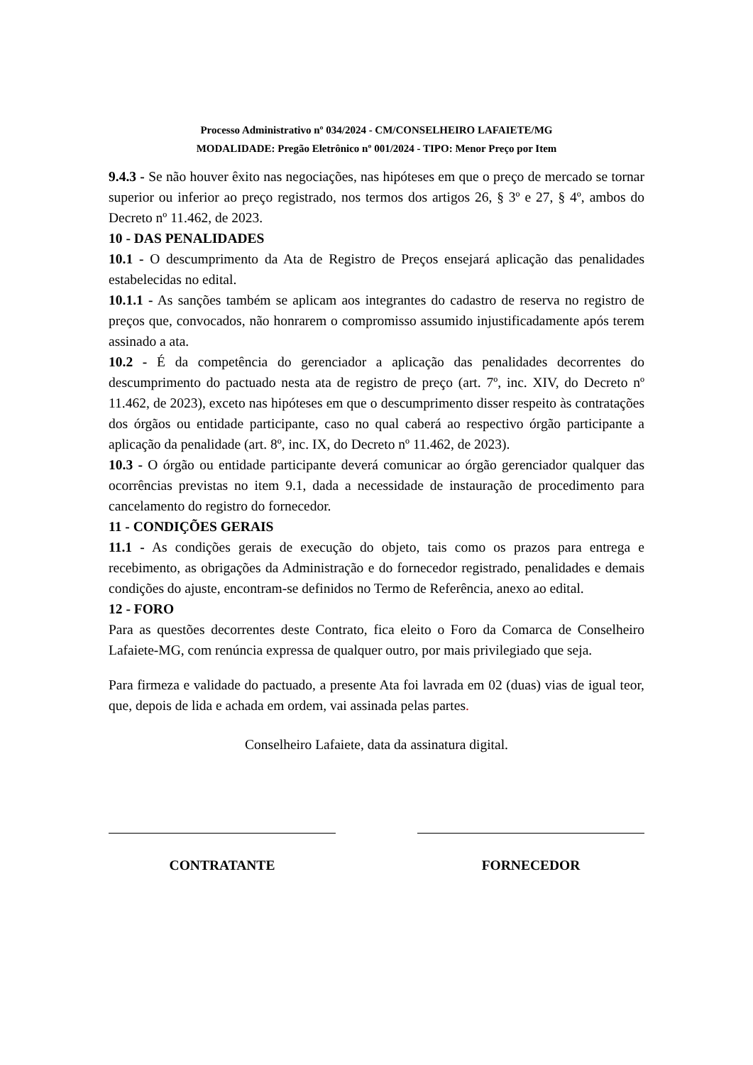Processo Administrativo nº 034/2024 - CM/CONSELHEIRO LAFAIETE/MG
MODALIDADE: Pregão Eletrônico nº 001/2024 - TIPO: Menor Preço por Item
9.4.3 - Se não houver êxito nas negociações, nas hipóteses em que o preço de mercado se tornar superior ou inferior ao preço registrado, nos termos dos artigos 26, § 3º e 27, § 4º, ambos do Decreto nº 11.462, de 2023.
10 - DAS PENALIDADES
10.1 - O descumprimento da Ata de Registro de Preços ensejará aplicação das penalidades estabelecidas no edital.
10.1.1 - As sanções também se aplicam aos integrantes do cadastro de reserva no registro de preços que, convocados, não honrarem o compromisso assumido injustificadamente após terem assinado a ata.
10.2 - É da competência do gerenciador a aplicação das penalidades decorrentes do descumprimento do pactuado nesta ata de registro de preço (art. 7º, inc. XIV, do Decreto nº 11.462, de 2023), exceto nas hipóteses em que o descumprimento disser respeito às contratações dos órgãos ou entidade participante, caso no qual caberá ao respectivo órgão participante a aplicação da penalidade (art. 8º, inc. IX, do Decreto nº 11.462, de 2023).
10.3 - O órgão ou entidade participante deverá comunicar ao órgão gerenciador qualquer das ocorrências previstas no item 9.1, dada a necessidade de instauração de procedimento para cancelamento do registro do fornecedor.
11 - CONDIÇÕES GERAIS
11.1 - As condições gerais de execução do objeto, tais como os prazos para entrega e recebimento, as obrigações da Administração e do fornecedor registrado, penalidades e demais condições do ajuste, encontram-se definidos no Termo de Referência, anexo ao edital.
12 - FORO
Para as questões decorrentes deste Contrato, fica eleito o Foro da Comarca de Conselheiro Lafaiete-MG, com renúncia expressa de qualquer outro, por mais privilegiado que seja.
Para firmeza e validade do pactuado, a presente Ata foi lavrada em 02 (duas) vias de igual teor, que, depois de lida e achada em ordem, vai assinada pelas partes.
Conselheiro Lafaiete, data da assinatura digital.
CONTRATANTE FORNECEDOR